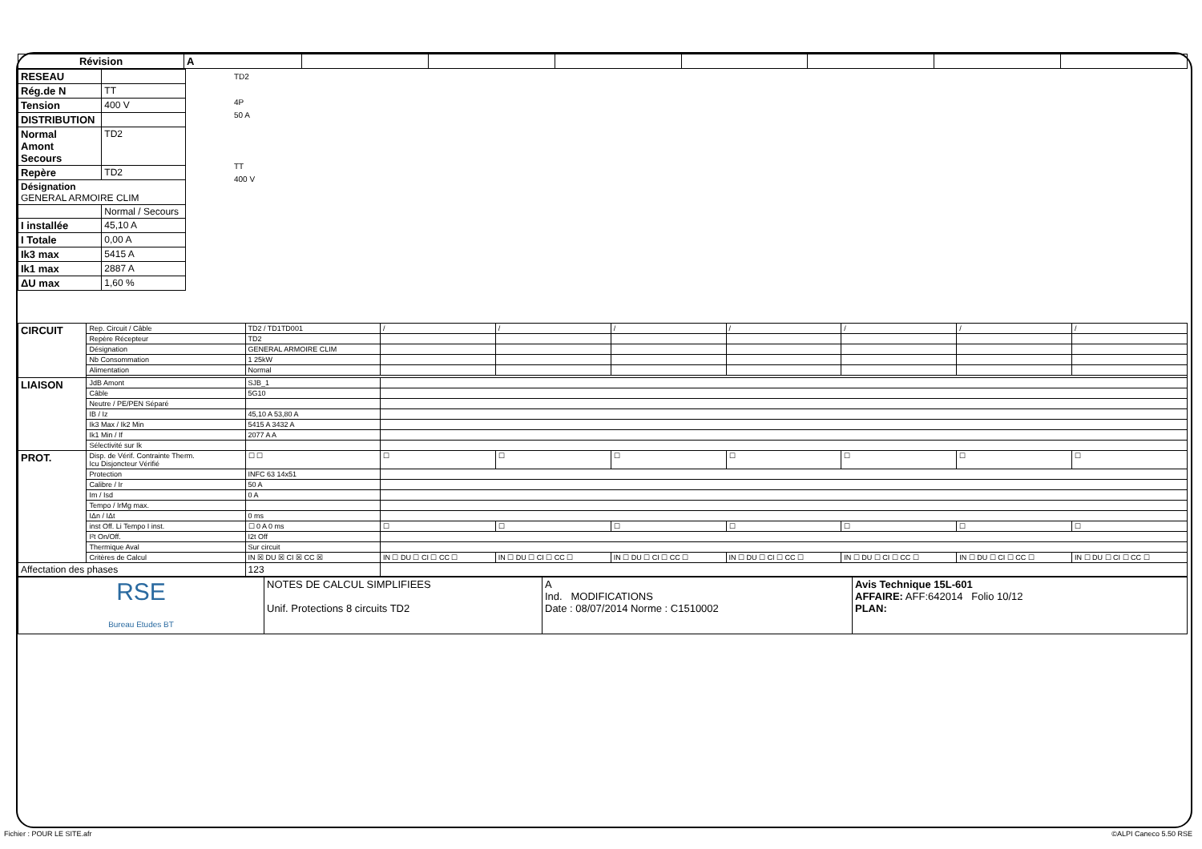| Révision | A | | | | | | | |
| RESEAU | |
| Rég.de N | TT |
| Tension | 400 V |
| DISTRIBUTION | |
| Normal Amont Secours | TD2 |
| Repère | TD2 |
| Désignation GENERAL ARMOIRE CLIM | |
| | Normal / Secours |
| I installée | 45,10 A |
| I Totale | 0,00 A |
| Ik3 max | 5415 A |
| Ik1 max | 2887 A |
| ΔU max | 1,60 % |
TD2
4P
50 A
TT
400 V
| CIRCUIT | Rep. Circuit / Câble | TD2 / TD1TD001 | / | / | / | / | / | / | / |
| | Repère Récepteur | TD2 | | | | | | | |
| | Désignation | GENERAL ARMOIRE CLIM | | | | | | | |
| | Nb Consommation | 1 25kW | | | | | | | |
| | Alimentation | Normal | | | | | | | |
| LIAISON | JdB Amont | SJB_1 | | | | | | | |
| | Câble | 5G10 | | | | | | | |
| | Neutre / PE/PEN Séparé | | | | | | | | |
| | IB / Iz | 45,10 A 53,80 A | | | | | | | |
| | Ik3 Max / Ik2 Min | 5415 A 3432 A | | | | | | | |
| | Ik1 Min / If | 2077 A A | | | | | | | |
| | Sélectivité sur Ik | | | | | | | | |
| PROT. | Disp. de Vérif. Contrainte Therm. Icu Disjoncteur Vérifié | ☐ ☐ | ☐ | ☐ | ☐ | ☐ | ☐ | ☐ | ☐ |
| | Protection | INFC 63 14x51 | | | | | | | |
| | Calibre / Ir | 50 A | | | | | | | |
| | Im / Isd | 0 A | | | | | | | |
| | Tempo / IrMg max. | | | | | | | | |
| | IΔn / IΔt | 0 ms | | | | | | | |
| | inst Off. Li Tempo I inst. | ☐ 0 A 0 ms | ☐ | ☐ | ☐ | ☐ | ☐ | ☐ | ☐ |
| | I²t On/Off. | I2t Off | | | | | | | |
| | Thermique Aval | Sur circuit | | | | | | | |
| | Critères de Calcul | IN ☒ DU ☒ CI ☒ CC ☒ | IN ☐ DU ☐ CI ☐ CC ☐ | IN ☐ DU ☐ CI ☐ CC ☐ | IN ☐ DU ☐ CI ☐ CC ☐ | IN ☐ DU ☐ CI ☐ CC ☐ | IN ☐ DU ☐ CI ☐ CC ☐ | IN ☐ DU ☐ CI ☐ CC ☐ | IN ☐ DU ☐ CI ☐ CC ☐ |
| Affectation des phases | | 123 | | | | | | | |
| RSE Bureau Etudes BT | NOTES DE CALCUL SIMPLIFIEES Unif. Protections 8 circuits TD2 | A Ind. MODIFICATIONS Date : 08/07/2014 Norme : C1510002 | Avis Technique 15L-601 AFFAIRE: AFF:642014 Folio 10/12 PLAN: |
Fichier : POUR LE SITE.afr ©ALPI Caneco 5.50 RSE